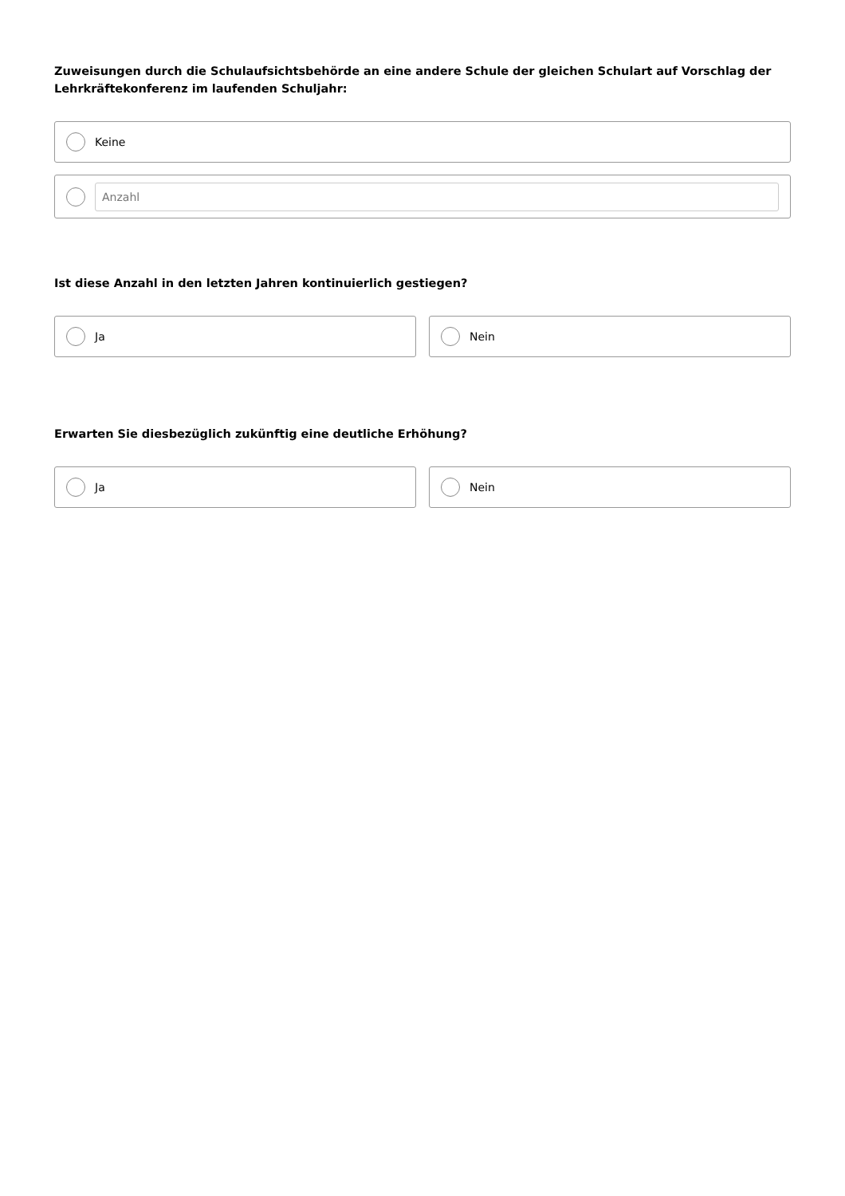Zuweisungen durch die Schulaufsichtsbehörde an eine andere Schule der gleichen Schulart auf Vorschlag der Lehrkräftekonferenz im laufenden Schuljahr:
Keine
Anzahl
Ist diese Anzahl in den letzten Jahren kontinuierlich gestiegen?
Ja Nein
Erwarten Sie diesbezüglich zukünftig eine deutliche Erhöhung?
Ja Nein